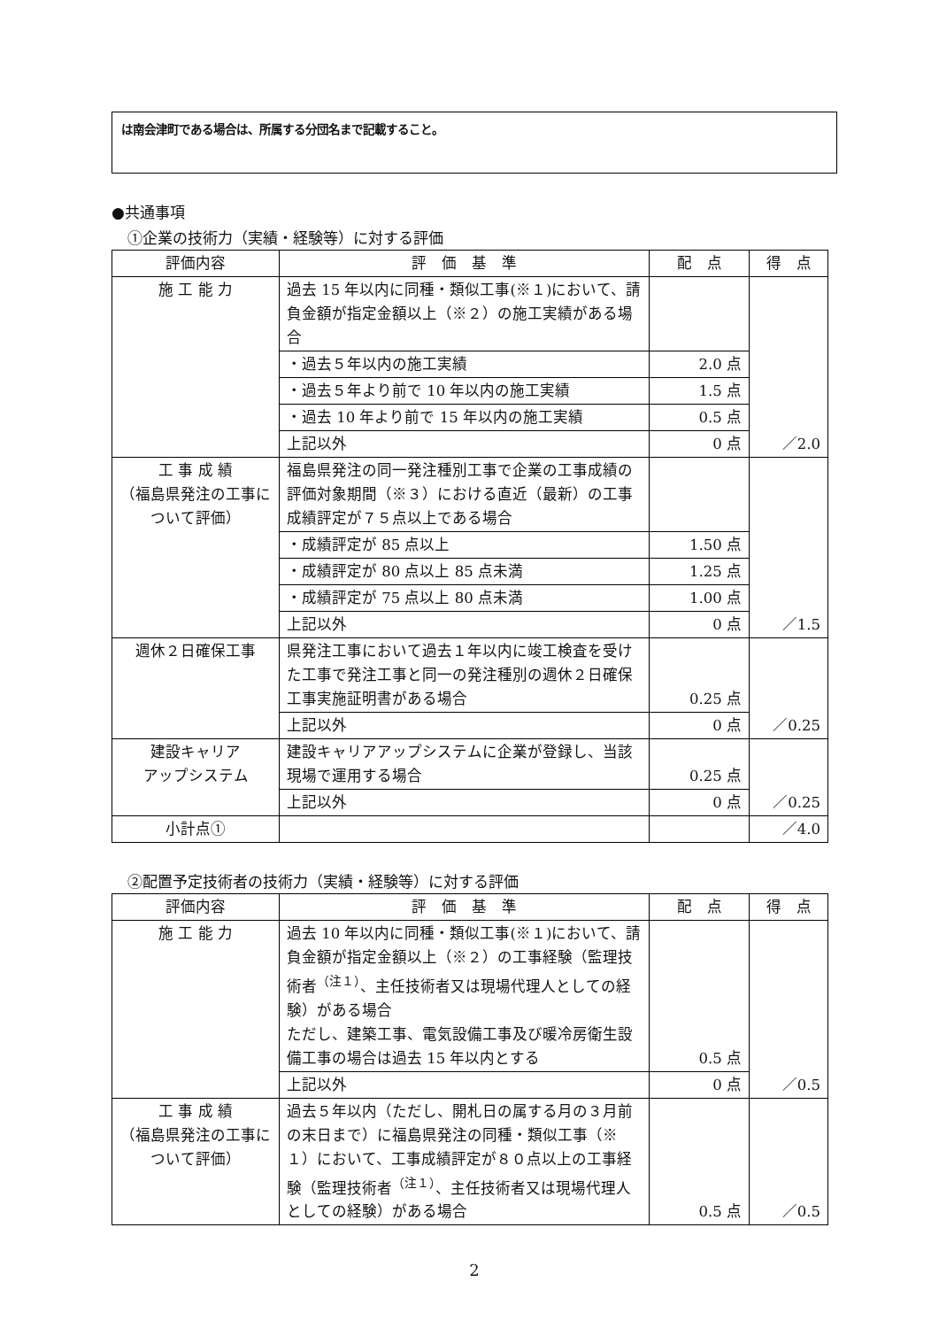は南会津町である場合は、所属する分団名まで記載すること。
●共通事項
①企業の技術力（実績・経験等）に対する評価
| 評価内容 | 評 価 基 準 | 配 点 | 得 点 |
| --- | --- | --- | --- |
| 施 工 能 力 | 過去 15 年以内に同種・類似工事(※１)において、請負金額が指定金額以上（※２）の施工実績がある場合 | | ／2.0 |
| | ・過去５年以内の施工実績 | 2.0 点 | |
| | ・過去５年より前で 10 年以内の施工実績 | 1.5 点 | |
| | ・過去 10 年より前で 15 年以内の施工実績 | 0.5 点 | |
| | 上記以外 | 0 点 | |
| 工 事 成 績 （福島県発注の工事について評価） | 福島県発注の同一発注種別工事で企業の工事成績の評価対象期間（※３）における直近（最新）の工事成績評定が７５点以上である場合 | | ／1.5 |
| | ・成績評定が 85 点以上 | 1.50 点 | |
| | ・成績評定が 80 点以上 85 点未満 | 1.25 点 | |
| | ・成績評定が 75 点以上 80 点未満 | 1.00 点 | |
| | 上記以外 | 0 点 | |
| 週休２日確保工事 | 県発注工事において過去１年以内に竣工検査を受けた工事で発注工事と同一の発注種別の週休２日確保工事実施証明書がある場合 | 0.25 点 | ／0.25 |
| | 上記以外 | 0 点 | |
| 建設キャリア アップシステム | 建設キャリアアップシステムに企業が登録し、当該現場で運用する場合 | 0.25 点 | ／0.25 |
| | 上記以外 | 0 点 | |
| 小計点① | | | ／4.0 |
②配置予定技術者の技術力（実績・経験等）に対する評価
| 評価内容 | 評 価 基 準 | 配 点 | 得 点 |
| --- | --- | --- | --- |
| 施 工 能 力 | 過去 10 年以内に同種・類似工事(※１)において、請負金額が指定金額以上（※２）の工事経験（監理技術者<sup>（注１）</sup>、主任技術者又は現場代理人としての経験）がある場合 ただし、建築工事、電気設備工事及び暖冷房衛生設備工事の場合は過去 15 年以内とする | 0.5 点 | ／0.5 |
| | 上記以外 | 0 点 | |
| 工 事 成 績 （福島県発注の工事について評価） | 過去５年以内（ただし、開札日の属する月の３月前の末日まで）に福島県発注の同種・類似工事（※１）において、工事成績評定が８０点以上の工事経験（監理技術者<sup>（注１）</sup>、主任技術者又は現場代理人としての経験）がある場合 | 0.5 点 | ／0.5 |
2